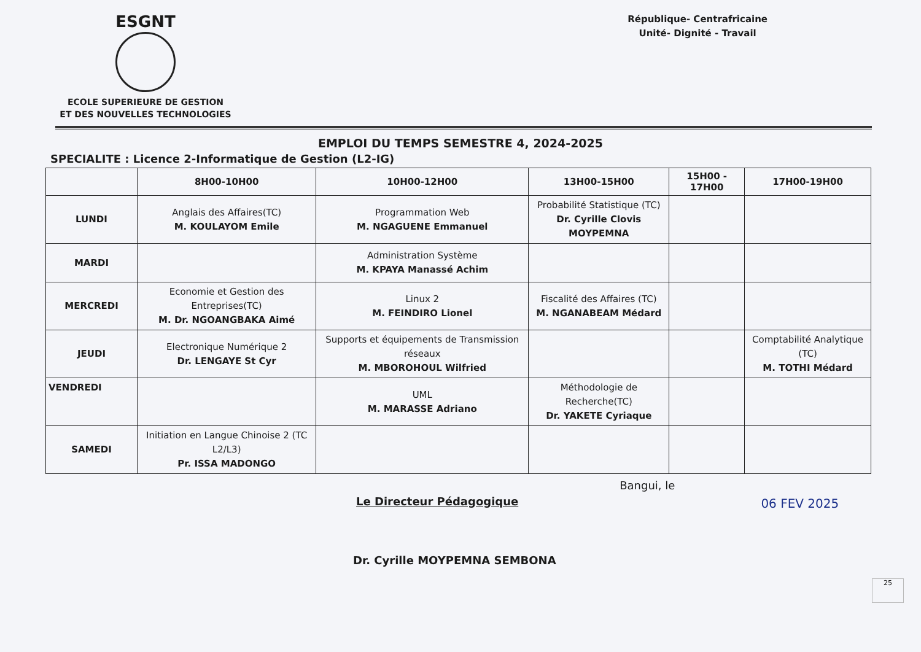ESGNT
ECOLE SUPERIEURE DE GESTION
ET DES NOUVELLES TECHNOLOGIES
République- Centrafricaine
Unité- Dignité - Travail
EMPLOI DU TEMPS SEMESTRE 4, 2024-2025
SPECIALITE : Licence 2-Informatique de Gestion (L2-IG)
| | 8H00-10H00 | 10H00-12H00 | 13H00-15H00 | 15H00 - 17H00 | 17H00-19H00 |
| --- | --- | --- | --- | --- | --- |
| LUNDI | Anglais des Affaires(TC) M. KOULAYOM Emile | Programmation Web M. NGAGUENE Emmanuel | Probabilité Statistique (TC) Dr. Cyrille Clovis MOYPEMNA | | |
| MARDI | | Administration Système M. KPAYA Manassé Achim | | | |
| MERCREDI | Economie et Gestion des Entreprises(TC) M. Dr. NGOANGBAKA Aimé | Linux 2 M. FEINDIRO Lionel | Fiscalité des Affaires (TC) M. NGANABEAM Médard | | |
| JEUDI | Electronique Numérique 2 Dr. LENGAYE St Cyr | Supports et équipements de Transmission réseaux M. MBOROHOUL Wilfried | | | Comptabilité Analytique (TC) M. TOTHI Médard |
| VENDREDI | | UML M. MARASSE Adriano | Méthodologie de Recherche(TC) Dr. YAKETE Cyriaque | | |
| SAMEDI | Initiation en Langue Chinoise 2 (TC L2/L3) Pr. ISSA MADONGO | | | | |
Le Directeur Pédagogique
Bangui, le
06 FEV 2025
Dr. Cyrille MOYPEMNA SEMBONA
25